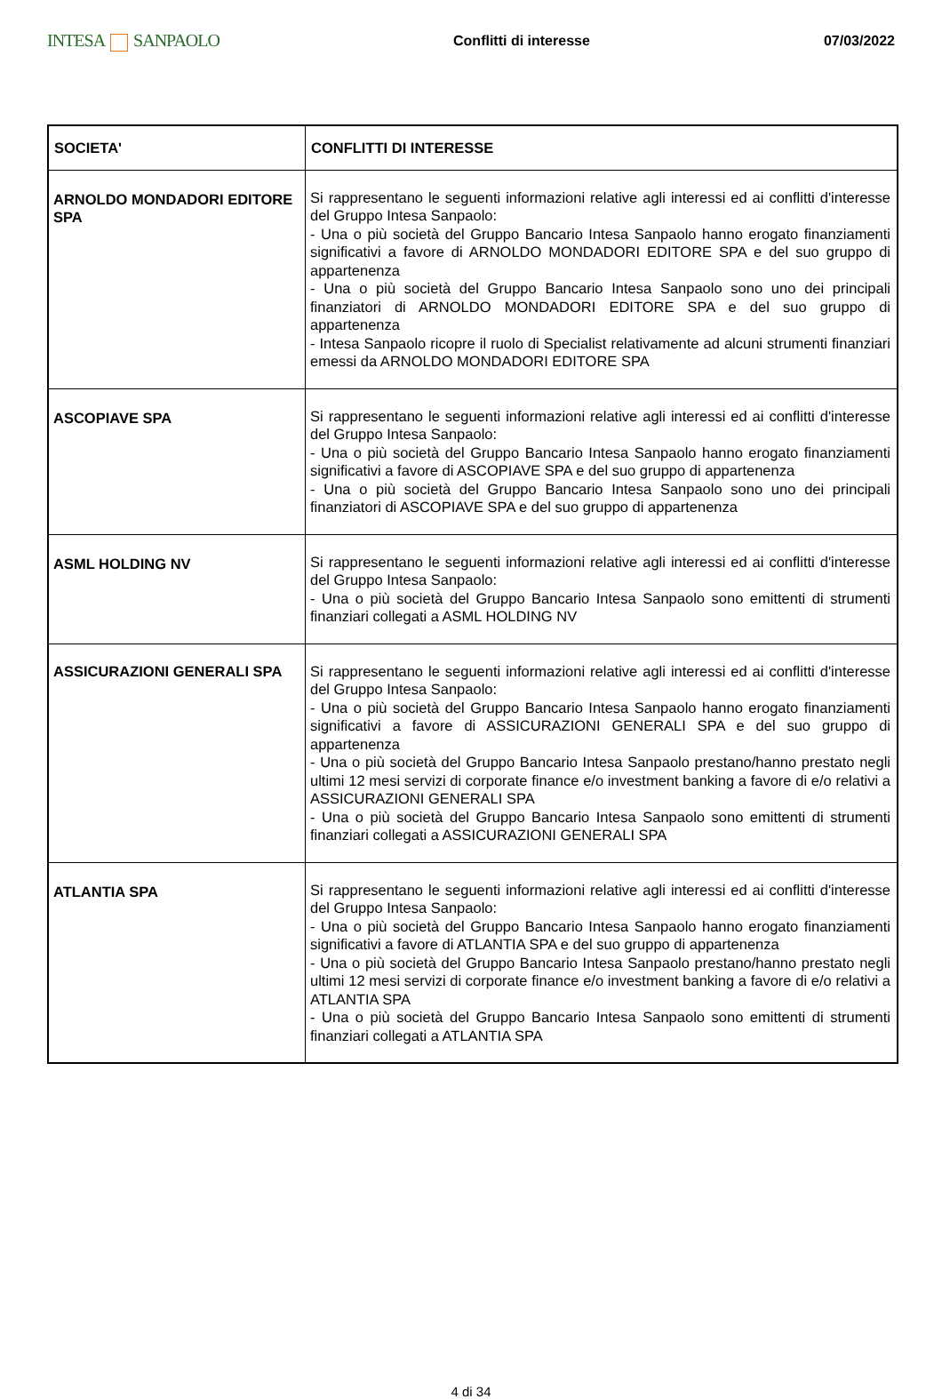INTESA SANPAOLO
Conflitti di interesse 07/03/2022
| SOCIETA' | CONFLITTI DI INTERESSE |
| --- | --- |
| ARNOLDO MONDADORI EDITORE SPA | Si rappresentano le seguenti informazioni relative agli interessi ed ai conflitti d'interesse del Gruppo Intesa Sanpaolo: - Una o più società del Gruppo Bancario Intesa Sanpaolo hanno erogato finanziamenti significativi a favore di ARNOLDO MONDADORI EDITORE SPA e del suo gruppo di appartenenza - Una o più società del Gruppo Bancario Intesa Sanpaolo sono uno dei principali finanziatori di ARNOLDO MONDADORI EDITORE SPA e del suo gruppo di appartenenza - Intesa Sanpaolo ricopre il ruolo di Specialist relativamente ad alcuni strumenti finanziari emessi da ARNOLDO MONDADORI EDITORE SPA |
| ASCOPIAVE SPA | Si rappresentano le seguenti informazioni relative agli interessi ed ai conflitti d'interesse del Gruppo Intesa Sanpaolo: - Una o più società del Gruppo Bancario Intesa Sanpaolo hanno erogato finanziamenti significativi a favore di ASCOPIAVE SPA e del suo gruppo di appartenenza - Una o più società del Gruppo Bancario Intesa Sanpaolo sono uno dei principali finanziatori di ASCOPIAVE SPA e del suo gruppo di appartenenza |
| ASML HOLDING NV | Si rappresentano le seguenti informazioni relative agli interessi ed ai conflitti d'interesse del Gruppo Intesa Sanpaolo: - Una o più società del Gruppo Bancario Intesa Sanpaolo sono emittenti di strumenti finanziari collegati a ASML HOLDING NV |
| ASSICURAZIONI GENERALI SPA | Si rappresentano le seguenti informazioni relative agli interessi ed ai conflitti d'interesse del Gruppo Intesa Sanpaolo: - Una o più società del Gruppo Bancario Intesa Sanpaolo hanno erogato finanziamenti significativi a favore di ASSICURAZIONI GENERALI SPA e del suo gruppo di appartenenza - Una o più società del Gruppo Bancario Intesa Sanpaolo prestano/hanno prestato negli ultimi 12 mesi servizi di corporate finance e/o investment banking a favore di e/o relativi a ASSICURAZIONI GENERALI SPA - Una o più società del Gruppo Bancario Intesa Sanpaolo sono emittenti di strumenti finanziari collegati a ASSICURAZIONI GENERALI SPA |
| ATLANTIA SPA | Si rappresentano le seguenti informazioni relative agli interessi ed ai conflitti d'interesse del Gruppo Intesa Sanpaolo: - Una o più società del Gruppo Bancario Intesa Sanpaolo hanno erogato finanziamenti significativi a favore di ATLANTIA SPA e del suo gruppo di appartenenza - Una o più società del Gruppo Bancario Intesa Sanpaolo prestano/hanno prestato negli ultimi 12 mesi servizi di corporate finance e/o investment banking a favore di e/o relativi a ATLANTIA SPA - Una o più società del Gruppo Bancario Intesa Sanpaolo sono emittenti di strumenti finanziari collegati a ATLANTIA SPA |
4 di 34